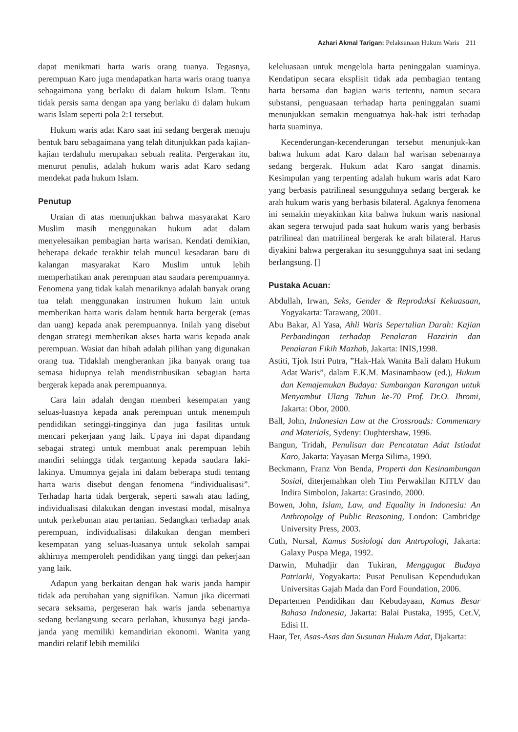Azhari Akmal Tarigan: Pelaksanaan Hukum Waris 211
dapat menikmati harta waris orang tuanya. Tegasnya, perempuan Karo juga mendapatkan harta waris orang tuanya sebagaimana yang berlaku di dalam hukum Islam. Tentu tidak persis sama dengan apa yang berlaku di dalam hukum waris Islam seperti pola 2:1 tersebut.
Hukum waris adat Karo saat ini sedang bergerak menuju bentuk baru sebagaimana yang telah ditunjukkan pada kajian-kajian terdahulu merupakan sebuah realita. Pergerakan itu, menurut penulis, adalah hukum waris adat Karo sedang mendekat pada hukum Islam.
Penutup
Uraian di atas menunjukkan bahwa masyarakat Karo Muslim masih menggunakan hukum adat dalam menyelesaikan pembagian harta warisan. Kendati demikian, beberapa dekade terakhir telah muncul kesadaran baru di kalangan masyarakat Karo Muslim untuk lebih memperhatikan anak perempuan atau saudara perempuannya. Fenomena yang tidak kalah menariknya adalah banyak orang tua telah menggunakan instrumen hukum lain untuk memberikan harta waris dalam bentuk harta bergerak (emas dan uang) kepada anak perempuannya. Inilah yang disebut dengan strategi memberikan akses harta waris kepada anak perempuan. Wasiat dan hibah adalah pilihan yang digunakan orang tua. Tidaklah mengherankan jika banyak orang tua semasa hidupnya telah mendistribusikan sebagian harta bergerak kepada anak perempuannya.
Cara lain adalah dengan memberi kesempatan yang seluas-luasnya kepada anak perempuan untuk menempuh pendidikan setinggi-tingginya dan juga fasilitas untuk mencari pekerjaan yang laik. Upaya ini dapat dipandang sebagai strategi untuk membuat anak perempuan lebih mandiri sehingga tidak tergantung kepada saudara laki-lakinya. Umumnya gejala ini dalam beberapa studi tentang harta waris disebut dengan fenomena “individualisasi”. Terhadap harta tidak bergerak, seperti sawah atau lading, individualisasi dilakukan dengan investasi modal, misalnya untuk perkebunan atau pertanian. Sedangkan terhadap anak perempuan, individualisasi dilakukan dengan memberi kesempatan yang seluas-luasanya untuk sekolah sampai akhirnya memperoleh pendidikan yang tinggi dan pekerjaan yang laik.
Adapun yang berkaitan dengan hak waris janda hampir tidak ada perubahan yang signifikan. Namun jika dicermati secara seksama, pergeseran hak waris janda sebenarnya sedang berlangsung secara perlahan, khusunya bagi janda-janda yang memiliki kemandirian ekonomi. Wanita yang mandiri relatif lebih memiliki
keleluasaan untuk mengelola harta peninggalan suaminya. Kendatipun secara eksplisit tidak ada pembagian tentang harta bersama dan bagian waris tertentu, namun secara substansi, penguasaan terhadap harta peninggalan suami menunjukkan semakin menguatnya hak-hak istri terhadap harta suaminya.
Kecenderungan-kecenderungan tersebut menunjuk-kan bahwa hukum adat Karo dalam hal warisan sebenarnya sedang bergerak. Hukum adat Karo sangat dinamis. Kesimpulan yang terpenting adalah hukum waris adat Karo yang berbasis patrilineal sesungguhnya sedang bergerak ke arah hukum waris yang berbasis bilateral. Agaknya fenomena ini semakin meyakinkan kita bahwa hukum waris nasional akan segera terwujud pada saat hukum waris yang berbasis patrilineal dan matrilineal bergerak ke arah bilateral. Harus diyakini bahwa pergerakan itu sesungguhnya saat ini sedang berlangsung. []
Pustaka Acuan:
Abdullah, Irwan, Seks, Gender & Reproduksi Kekuasaan, Yogyakarta: Tarawang, 2001.
Abu Bakar, Al Yasa, Ahli Waris Sepertalian Darah: Kajian Perbandingan terhadap Penalaran Hazairin dan Penalaran Fikih Mazhab, Jakarta: INIS,1998.
Astiti, Tjok Istri Putra, ”Hak-Hak Wanita Bali dalam Hukum Adat Waris”, dalam E.K.M. Masinambaow (ed.), Hukum dan Kemajemukan Budaya: Sumbangan Karangan untuk Menyambut Ulang Tahun ke-70 Prof. Dr.O. Ihromi, Jakarta: Obor, 2000.
Ball, John, Indonesian Law at the Crossroads: Commentary and Materials, Sydeny: Oughtershaw, 1996.
Bangun, Tridah, Penulisan dan Pencatatan Adat Istiadat Karo, Jakarta: Yayasan Merga Silima, 1990.
Beckmann, Franz Von Benda, Properti dan Kesinambungan Sosial, diterjemahkan oleh Tim Perwakilan KITLV dan Indira Simbolon, Jakarta: Grasindo, 2000.
Bowen, John, Islam, Law, and Equality in Indonesia: An Anthropolgy of Public Reasoning, London: Cambridge University Press, 2003.
Cuth, Nursal, Kamus Sosiologi dan Antropologi, Jakarta: Galaxy Puspa Mega, 1992.
Darwin, Muhadjir dan Tukiran, Menggugat Budaya Patriarki, Yogyakarta: Pusat Penulisan Kependudukan Universitas Gajah Mada dan Ford Foundation, 2006.
Departemen Pendidikan dan Kebudayaan, Kamus Besar Bahasa Indonesia, Jakarta: Balai Pustaka, 1995, Cet.V, Edisi II.
Haar, Ter, Asas-Asas dan Susunan Hukum Adat, Djakarta: